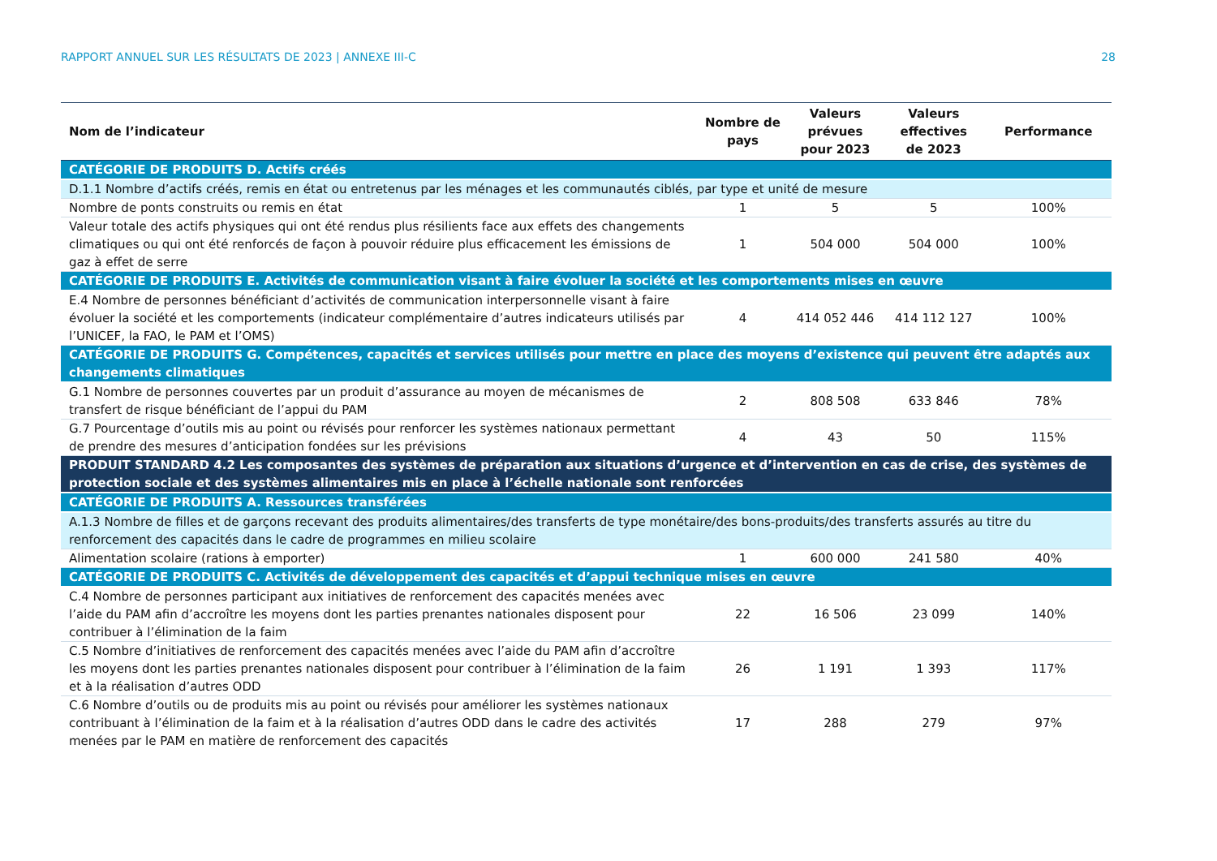RAPPORT ANNUEL SUR LES RÉSULTATS DE 2023 | ANNEXE III-C 28
| Nom de l’indicateur | Nombre de pays | Valeurs prévues pour 2023 | Valeurs effectives de 2023 | Performance |
| --- | --- | --- | --- | --- |
| CATÉGORIE DE PRODUITS D. Actifs créés | | | | |
| D.1.1 Nombre d’actifs créés, remis en état ou entretenus par les ménages et les communautés ciblés, par type et unité de mesure | | | | |
| Nombre de ponts construits ou remis en état | 1 | 5 | 5 | 100% |
| Valeur totale des actifs physiques qui ont été rendus plus résilients face aux effets des changements climatiques ou qui ont été renforcés de façon à pouvoir réduire plus efficacement les émissions de gaz à effet de serre | 1 | 504 000 | 504 000 | 100% |
| CATÉGORIE DE PRODUITS E. Activités de communication visant à faire évoluer la société et les comportements mises en œuvre | | | | |
| E.4 Nombre de personnes bénéficiant d’activités de communication interpersonnelle visant à faire évoluer la société et les comportements (indicateur complémentaire d’autres indicateurs utilisés par l’UNICEF, la FAO, le PAM et l’OMS) | 4 | 414 052 446 | 414 112 127 | 100% |
| CATÉGORIE DE PRODUITS G. Compétences, capacités et services utilisés pour mettre en place des moyens d’existence qui peuvent être adaptés aux changements climatiques | | | | |
| G.1 Nombre de personnes couvertes par un produit d’assurance au moyen de mécanismes de transfert de risque bénéficiant de l’appui du PAM | 2 | 808 508 | 633 846 | 78% |
| G.7 Pourcentage d’outils mis au point ou révisés pour renforcer les systèmes nationaux permettant de prendre des mesures d’anticipation fondées sur les prévisions | 4 | 43 | 50 | 115% |
| PRODUIT STANDARD 4.2 Les composantes des systèmes de préparation aux situations d’urgence et d’intervention en cas de crise, des systèmes de protection sociale et des systèmes alimentaires mis en place à l’échelle nationale sont renforcées | | | | |
| CATÉGORIE DE PRODUITS A. Ressources transférées | | | | |
| A.1.3 Nombre de filles et de garçons recevant des produits alimentaires/des transferts de type monétaire/des bons-produits/des transferts assurés au titre du renforcement des capacités dans le cadre de programmes en milieu scolaire | | | | |
| Alimentation scolaire (rations à emporter) | 1 | 600 000 | 241 580 | 40% |
| CATÉGORIE DE PRODUITS C. Activités de développement des capacités et d’appui technique mises en œuvre | | | | |
| C.4 Nombre de personnes participant aux initiatives de renforcement des capacités menées avec l’aide du PAM afin d’accroître les moyens dont les parties prenantes nationales disposent pour contribuer à l’élimination de la faim | 22 | 16 506 | 23 099 | 140% |
| C.5 Nombre d’initiatives de renforcement des capacités menées avec l’aide du PAM afin d’accroître les moyens dont les parties prenantes nationales disposent pour contribuer à l’élimination de la faim et à la réalisation d’autres ODD | 26 | 1 191 | 1 393 | 117% |
| C.6 Nombre d’outils ou de produits mis au point ou révisés pour améliorer les systèmes nationaux contribuant à l’élimination de la faim et à la réalisation d’autres ODD dans le cadre des activités menées par le PAM en matière de renforcement des capacités | 17 | 288 | 279 | 97% |